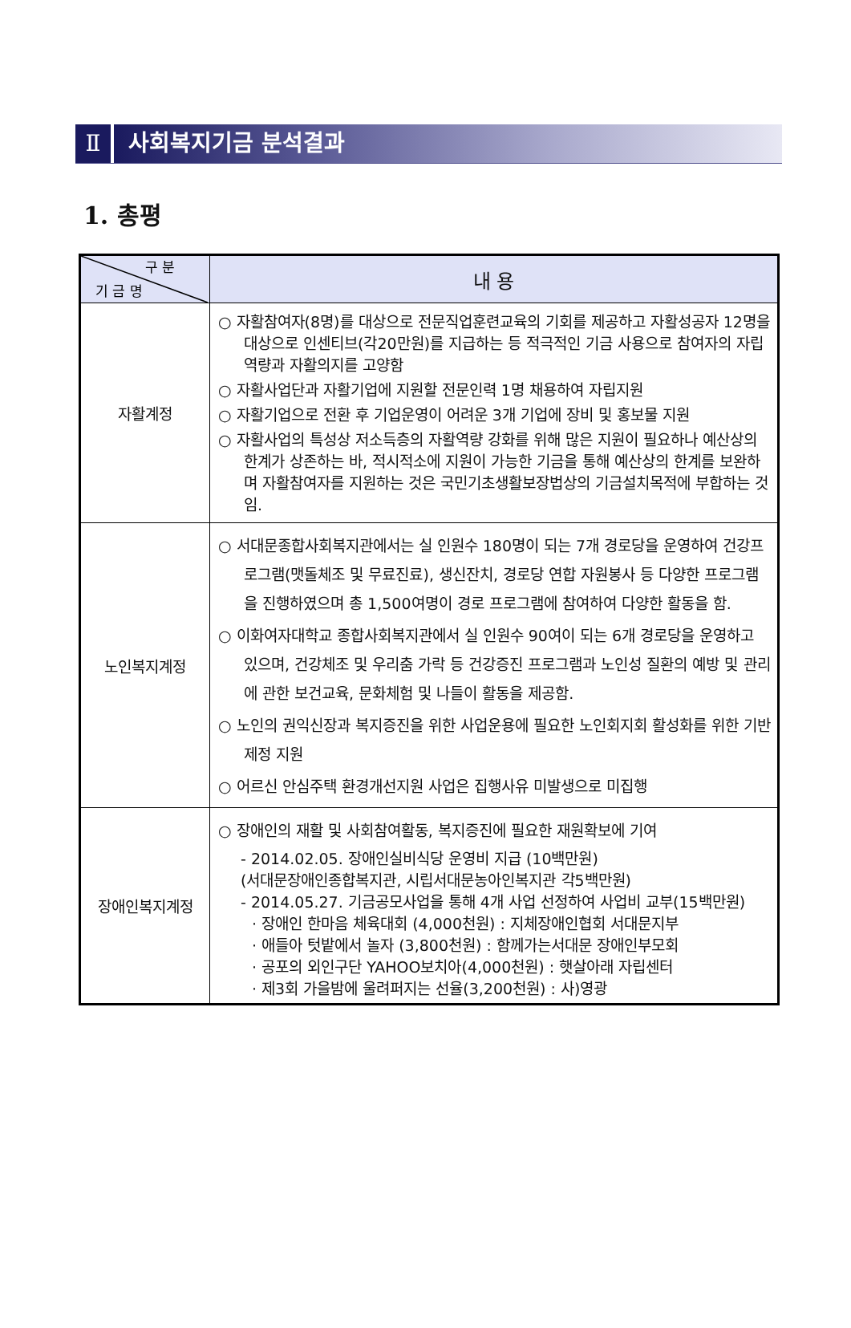Ⅱ 사회복지기금 분석결과
1. 총평
| 구 분 기 금 명 | 내 용 |
| --- | --- |
| 자활계정 | ○ 자활참여자(8명)를 대상으로 전문직업훈련교육의 기회를 제공하고 자활성공자 12명을 대상으로 인센티브(각20만원)를 지급하는 등 적극적인 기금 사용으로 참여자의 자립역량과 자활의지를 고양함 ○ 자활사업단과 자활기업에 지원할 전문인력 1명 채용하여 자립지원 ○ 자활기업으로 전환 후 기업운영이 어려운 3개 기업에 장비 및 홍보물 지원 ○ 자활사업의 특성상 저소득층의 자활역량 강화를 위해 많은 지원이 필요하나 예산상의 한계가 상존하는 바, 적시적소에 지원이 가능한 기금을 통해 예산상의 한계를 보완하며 자활참여자를 지원하는 것은 국민기초생활보장법상의 기금설치목적에 부합하는 것임. |
| 노인복지계정 | ○ 서대문종합사회복지관에서는 실 인원수 180명이 되는 7개 경로당을 운영하여 건강프로그램(맷돌체조 및 무료진료), 생신잔치, 경로당 연합 자원봉사 등 다양한 프로그램을 진행하였으며 총 1,500여명이 경로 프로그램에 참여하여 다양한 활동을 함. ○ 이화여자대학교 종합사회복지관에서 실 인원수 90여이 되는 6개 경로당을 운영하고 있으며, 건강체조 및 우리춤 가락 등 건강증진 프로그램과 노인성 질환의 예방 및 관리에 관한 보건교육, 문화체험 및 나들이 활동을 제공함. ○ 노인의 권익신장과 복지증진을 위한 사업운용에 필요한 노인회지회 활성화를 위한 기반 제정 지원 ○ 어르신 안심주택 환경개선지원 사업은 집행사유 미발생으로 미집행 |
| 장애인복지계정 | ○ 장애인의 재활 및 사회참여활동, 복지증진에 필요한 재원확보에 기여 - 2014.02.05. 장애인실비식당 운영비 지급 (10백만원) (서대문장애인종합복지관, 시립서대문농아인복지관 각5백만원) - 2014.05.27. 기금공모사업을 통해 4개 사업 선정하여 사업비 교부(15백만원) · 장애인 한마음 체육대회 (4,000천원) : 지체장애인협회 서대문지부 · 애들아 텃밭에서 놀자 (3,800천원) : 함께가는서대문 장애인부모회 · 공포의 외인구단 YAHOO보치아(4,000천원) : 햇살아래 자립센터 · 제3회 가을밤에 울려퍼지는 선율(3,200천원) : 사)영광 |